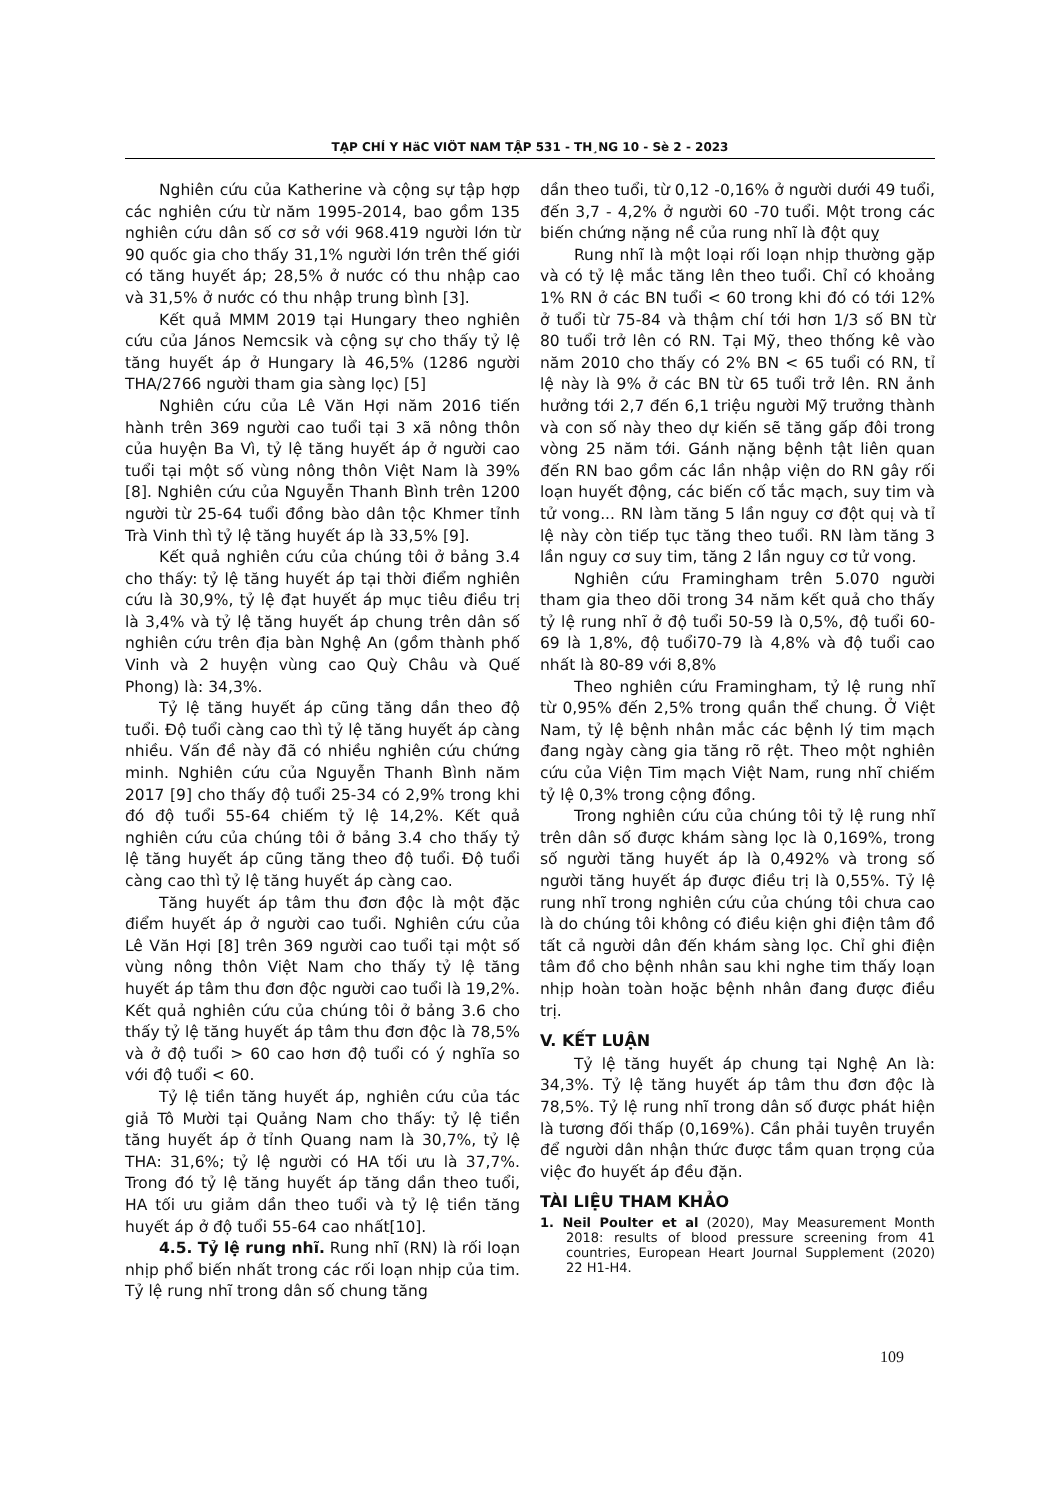TẠP CHÍ Y HäC VIÖT NAM TẬP 531 - TH¸NG 10 - Sè 2 - 2023
Nghiên cứu của Katherine và cộng sự tập hợp các nghiên cứu từ năm 1995-2014, bao gồm 135 nghiên cứu dân số cơ sở với 968.419 người lớn từ 90 quốc gia cho thấy 31,1% người lớn trên thế giới có tăng huyết áp; 28,5% ở nước có thu nhập cao và 31,5% ở nước có thu nhập trung bình [3].
Kết quả MMM 2019 tại Hungary theo nghiên cứu của János Nemcsik và cộng sự cho thấy tỷ lệ tăng huyết áp ở Hungary là 46,5% (1286 người THA/2766 người tham gia sàng lọc) [5]
Nghiên cứu của Lê Văn Hợi năm 2016 tiến hành trên 369 người cao tuổi tại 3 xã nông thôn của huyện Ba Vì, tỷ lệ tăng huyết áp ở người cao tuổi tại một số vùng nông thôn Việt Nam là 39% [8]. Nghiên cứu của Nguyễn Thanh Bình trên 1200 người từ 25-64 tuổi đồng bào dân tộc Khmer tỉnh Trà Vinh thì tỷ lệ tăng huyết áp là 33,5% [9].
Kết quả nghiên cứu của chúng tôi ở bảng 3.4 cho thấy: tỷ lệ tăng huyết áp tại thời điểm nghiên cứu là 30,9%, tỷ lệ đạt huyết áp mục tiêu điều trị là 3,4% và tỷ lệ tăng huyết áp chung trên dân số nghiên cứu trên địa bàn Nghệ An (gồm thành phố Vinh và 2 huyện vùng cao Quỳ Châu và Quế Phong) là: 34,3%.
Tỷ lệ tăng huyết áp cũng tăng dần theo độ tuổi. Độ tuổi càng cao thì tỷ lệ tăng huyết áp càng nhiều. Vấn đề này đã có nhiều nghiên cứu chứng minh. Nghiên cứu của Nguyễn Thanh Bình năm 2017 [9] cho thấy độ tuổi 25-34 có 2,9% trong khi đó độ tuổi 55-64 chiếm tỷ lệ 14,2%. Kết quả nghiên cứu của chúng tôi ở bảng 3.4 cho thấy tỷ lệ tăng huyết áp cũng tăng theo độ tuổi. Độ tuổi càng cao thì tỷ lệ tăng huyết áp càng cao.
Tăng huyết áp tâm thu đơn độc là một đặc điểm huyết áp ở người cao tuổi. Nghiên cứu của Lê Văn Hợi [8] trên 369 người cao tuổi tại một số vùng nông thôn Việt Nam cho thấy tỷ lệ tăng huyết áp tâm thu đơn độc người cao tuổi là 19,2%. Kết quả nghiên cứu của chúng tôi ở bảng 3.6 cho thấy tỷ lệ tăng huyết áp tâm thu đơn độc là 78,5% và ở độ tuổi > 60 cao hơn độ tuổi có ý nghĩa so với độ tuổi < 60.
Tỷ lệ tiền tăng huyết áp, nghiên cứu của tác giả Tô Mười tại Quảng Nam cho thấy: tỷ lệ tiền tăng huyết áp ở tỉnh Quang nam là 30,7%, tỷ lệ THA: 31,6%; tỷ lệ người có HA tối ưu là 37,7%. Trong đó tỷ lệ tăng huyết áp tăng dần theo tuổi, HA tối ưu giảm dần theo tuổi và tỷ lệ tiền tăng huyết áp ở độ tuổi 55-64 cao nhất[10].
4.5. Tỷ lệ rung nhĩ. Rung nhĩ (RN) là rối loạn nhịp phổ biến nhất trong các rối loạn nhịp của tim. Tỷ lệ rung nhĩ trong dân số chung tăng
dần theo tuổi, từ 0,12 -0,16% ở người dưới 49 tuổi, đến 3,7 - 4,2% ở người 60 -70 tuổi. Một trong các biến chứng nặng nề của rung nhĩ là đột quỵ
Rung nhĩ là một loại rối loạn nhịp thường gặp và có tỷ lệ mắc tăng lên theo tuổi. Chỉ có khoảng 1% RN ở các BN tuổi < 60 trong khi đó có tới 12% ở tuổi từ 75-84 và thậm chí tới hơn 1/3 số BN từ 80 tuổi trở lên có RN. Tại Mỹ, theo thống kê vào năm 2010 cho thấy có 2% BN < 65 tuổi có RN, tỉ lệ này là 9% ở các BN từ 65 tuổi trở lên. RN ảnh hưởng tới 2,7 đến 6,1 triệu người Mỹ trưởng thành và con số này theo dự kiến sẽ tăng gấp đôi trong vòng 25 năm tới. Gánh nặng bệnh tật liên quan đến RN bao gồm các lần nhập viện do RN gây rối loạn huyết động, các biến cố tắc mạch, suy tim và tử vong... RN làm tăng 5 lần nguy cơ đột quị và tỉ lệ này còn tiếp tục tăng theo tuổi. RN làm tăng 3 lần nguy cơ suy tim, tăng 2 lần nguy cơ tử vong.
Nghiên cứu Framingham trên 5.070 người tham gia theo dõi trong 34 năm kết quả cho thấy tỷ lệ rung nhĩ ở độ tuổi 50-59 là 0,5%, độ tuổi 60-69 là 1,8%, độ tuổi70-79 là 4,8% và độ tuổi cao nhất là 80-89 với 8,8%
Theo nghiên cứu Framingham, tỷ lệ rung nhĩ từ 0,95% đến 2,5% trong quần thể chung. Ở Việt Nam, tỷ lệ bệnh nhân mắc các bệnh lý tim mạch đang ngày càng gia tăng rõ rệt. Theo một nghiên cứu của Viện Tim mạch Việt Nam, rung nhĩ chiếm tỷ lệ 0,3% trong cộng đồng.
Trong nghiên cứu của chúng tôi tỷ lệ rung nhĩ trên dân số được khám sàng lọc là 0,169%, trong số người tăng huyết áp là 0,492% và trong số người tăng huyết áp được điều trị là 0,55%. Tỷ lệ rung nhĩ trong nghiên cứu của chúng tôi chưa cao là do chúng tôi không có điều kiện ghi điện tâm đồ tất cả người dân đến khám sàng lọc. Chỉ ghi điện tâm đồ cho bệnh nhân sau khi nghe tim thấy loạn nhịp hoàn toàn hoặc bệnh nhân đang được điều trị.
V. KẾT LUẬN
Tỷ lệ tăng huyết áp chung tại Nghệ An là: 34,3%. Tỷ lệ tăng huyết áp tâm thu đơn độc là 78,5%. Tỷ lệ rung nhĩ trong dân số được phát hiện là tương đối thấp (0,169%). Cần phải tuyên truyền để người dân nhận thức được tầm quan trọng của việc đo huyết áp đều đặn.
TÀI LIỆU THAM KHẢO
1. Neil Poulter et al (2020), May Measurement Month 2018: results of blood pressure screening from 41 countries, European Heart Journal Supplement (2020) 22 H1-H4.
109